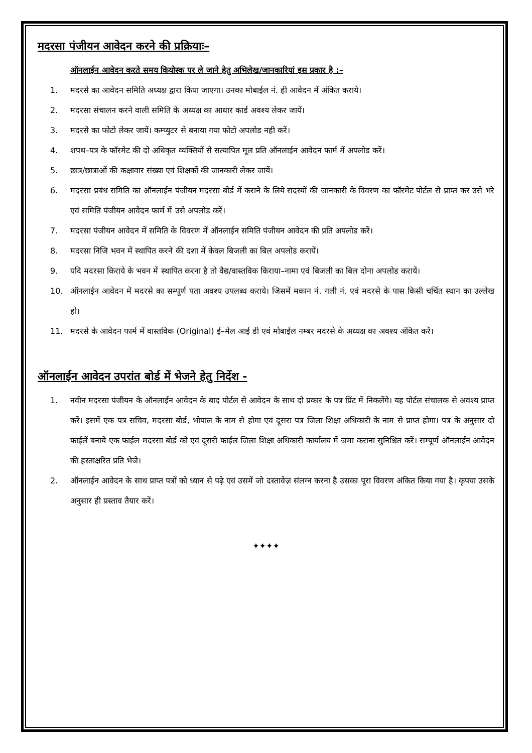मदरसा पंजीयन आवेदन करने की प्रक्रियाः–
ऑनलाईन आवेदन करते समय कियोस्क पर ले जाने हेतु अभिलेख/जानकारियां इस प्रकार है :–
1. मदरसे का आवेदन समिति अध्यक्ष द्वारा किया जाएगा। उनका मोबाईल नं. ही आवेदन में अंकित कराये।
2. मदरसा संचालन करने वाली समिति के अध्यक्ष का आधार कार्ड अवश्य लेकर जायें।
3. मदरसे का फोटो लेकर जायें। कम्प्युटर से बनाया गया फोटो अपलोड नही करें।
4. शपथ–पत्र के फॉरमेट की दो अधिकृत व्यक्तियों से सत्यापित मूल प्रति ऑनलाईन आवेदन फार्म में अपलोड करें।
5. छात्र/छात्राओं की कक्षावार संख्या एवं शिक्षकों की जानकारी लेकर जायें।
6. मदरसा प्रबंध समिति का ऑनलाईन पंजीयन मदरसा बोर्ड में कराने के लिये सदस्यों की जानकारी के विवरण का फॉरमेट पोर्टल से प्राप्त कर उसे भरे एवं समिति पंजीयन आवेदन फार्म में उसे अपलोड करें।
7. मदरसा पंजीयन आवेदन में समिति के विवरण में ऑनलाईन समिति पंजीयन आवेदन की प्रति अपलोड करें।
8. मदरसा निजि भवन में स्थापित करने की दशा में केवल बिजली का बिल अपलोड करायें।
9. यदि मदरसा किराये के भवन में स्थापित करना है तो वैद्य/वास्तविक किराया–नामा एवं बिजली का बिल दोना अपलोड करायें।
10. ऑनलाईन आवेदन में मदरसे का सम्पूर्ण पता अवश्य उपलब्ध कराये। जिसमें मकान नं. गली नं. एवं मदरसे के पास किसी चर्चित स्थान का उल्लेख हो।
11. मदरसे के आवेदन फार्म में वास्तविक (Original) ई–मेल आई डी एवं मोबाईल नम्बर मदरसे के अध्यक्ष का अवश्य अंकित करें।
ऑनलाईन आवेदन उपरांत बोर्ड में भेजने हेतु निर्देश -
1. नवीन मदरसा पंजीयन के ऑनलाईन आवेदन के बाद पोर्टल से आवेदन के साथ दो प्रकार के पत्र प्रिंट में निकलेंगे। यह पोर्टल संचालक से अवश्य प्राप्त करें। इसमें एक पत्र सचिव, मदरसा बोर्ड, भोपाल के नाम से होगा एवं दूसरा पत्र जिला शिक्षा अधिकारी के नाम से प्राप्त होगा। पत्र के अनुसार दो फाईलें बनाये एक फाईल मदरसा बोर्ड को एवं दूसरी फाईल जिला शिक्षा अधिकारी कार्यालय में जमा कराना सुनिश्चित करें। सम्पूर्ण ऑनलाईन आवेदन की हस्ताक्षरित प्रति भेजे।
2. ऑनलाईन आवेदन के साथ प्राप्त पत्रों को ध्यान से पढ़े एवं उसमें जो दस्तावेज़ संलग्न करना है उसका पूरा विवरण अंकित किया गया है। कृपया उसके अनुसार ही प्रस्ताव तैयार करें।
✦✦✦✦